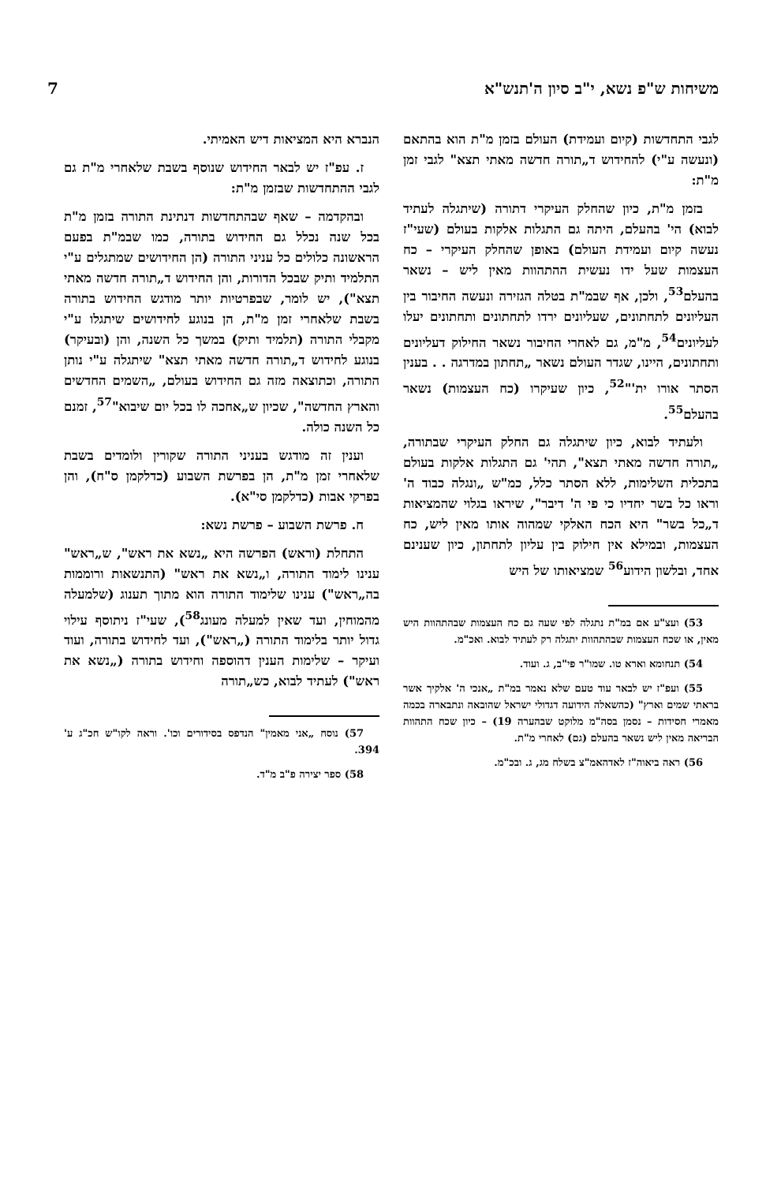7 משיחות ש"פ נשא, י"ב סיון ה'תנש"א
לגבי התחדשות (קיום ועמידת) העולם בזמן מ"ת הוא בהתאם (ונעשה ע"י) להחידוש ד„תורה חדשה מאתי תצא" לגבי זמן מ"ת:
בזמן מ"ת, כיון שהחלק העיקרי דתורה (שיתגלה לעתיד לבוא) הי' בהעלם, היתה גם התגלות אלקות בעולם (שעי"ז נעשה קיום ועמידת העולם) באופן שהחלק העיקרי – כח העצמות שעל ידו נעשית ההתהוות מאין ליש – נשאר בהעלם<sup>53</sup>, ולכן, אף שבמ"ת בטלה הגזירה ונעשה החיבור בין העליונים לתחתונים, שעליונים ירדו לתחתונים ותחתונים יעלו לעליונים<sup>54</sup>, מ"מ, גם לאחרי החיבור נשאר החילוק דעליונים ותחתונים, היינו, שגדר העולם נשאר „תחתון במדרגה . . בענין הסתר אורו ית'"<sup>52</sup>, כיון שעיקרו (כח העצמות) נשאר בהעלם<sup>55</sup>.
ולעתיד לבוא, כיון שיתגלה גם החלק העיקרי שבתורה, „תורה חדשה מאתי תצא", תהי' גם התגלות אלקות בעולם בתכלית השלימות, ללא הסתר כלל, כמ"ש „ונגלה כבוד ה' וראו כל בשר יחדיו כי פי ה' דיבר", שיראו בגלוי שהמציאות ד„כל בשר" היא הכח האלקי שמהוה אותו מאין ליש, כח העצמות, ובמילא אין חילוק בין עליון לתחתון, כיון שענינם אחד, ובלשון הידוע<sup>56</sup> שמציאותו של היש
53) ועצ"ע אם במ"ת נתגלה לפי שעה גם כח העצמות שבהתהוות היש מאין, או שכח העצמות שבהתהוות יתגלה רק לעתיד לבוא. ואכ"מ.
54) תנחומא וארא טו. שמו"ר פי"ב, ג. ועוד.
55) ועפ"ז יש לבאר עוד טעם שלא נאמר במ"ת „אנכי ה' אלקיך אשר בראתי שמים וארץ" (כהשאלה הידועה דגדולי ישראל שהובאה ונתבארה בכמה מאמרי חסידות – נסמן בסה"מ מלוקט שבהערה 19) – כיון שכח התהוות הבריאה מאין ליש נשאר בהעלם (גם) לאחרי מ"ת.
56) ראה ביאוה"ז לאדהאמ"צ בשלח מג, ג. ובכ"מ.
הנברא היא המציאות דיש האמיתי.
ז. עפ"ז יש לבאר החידוש שנוסף בשבת שלאחרי מ"ת גם לגבי ההתחדשות שבזמן מ"ת:
ובהקדמה – שאף שבהתחדשות דנתינת התורה בזמן מ"ת בכל שנה נכלל גם החידוש בתורה, כמו שבמ"ת בפעם הראשונה כלולים כל עניני התורה (הן החידושים שמתגלים ע"י התלמיד ותיק שבכל הדורות, והן החידוש ד„תורה חדשה מאתי תצא"), יש לומר, שבפרטיות יותר מודגש החידוש בתורה בשבת שלאחרי זמן מ"ת, הן בנוגע לחידושים שיתגלו ע"י מקבלי התורה (תלמיד ותיק) במשך כל השנה, והן (ובעיקר) בנוגע לחידוש ד„תורה חדשה מאתי תצא" שיתגלה ע"י נותן התורה, וכתוצאה מזה גם החידוש בעולם, „השמים החדשים והארץ החדשה", שכיון ש„אחכה לו בכל יום שיבוא"<sup>57</sup>, זמנם כל השנה כולה.
וענין זה מודגש בעניני התורה שקורין ולומדים בשבת שלאחרי זמן מ"ת, הן בפרשת השבוע (כדלקמן ס"ח), והן בפרקי אבות (כדלקמן סי"א).
ח. פרשת השבוע – פרשת נשא:
התחלת (וראש) הפרשה היא „נשא את ראש", ש„ראש" ענינו לימוד התורה, ו„נשא את ראש" (התנשאות ורוממות בה„ראש") ענינו שלימוד התורה הוא מתוך תענוג (שלמעלה מהמוחין, ועד שאין למעלה מעונג<sup>58</sup>), שעי"ז ניתוסף עילוי גדול יותר בלימוד התורה („ראש"), ועד לחידוש בתורה, ועוד ועיקר – שלימות הענין דהוספה וחידוש בתורה („נשא את ראש") לעתיד לבוא, כש„תורה
57) נוסח „אני מאמין" הנדפס בסידורים וכו'. וראה לקו"ש חכ"ג ע' 394.
58) ספר יצירה פ"ב מ"ד.